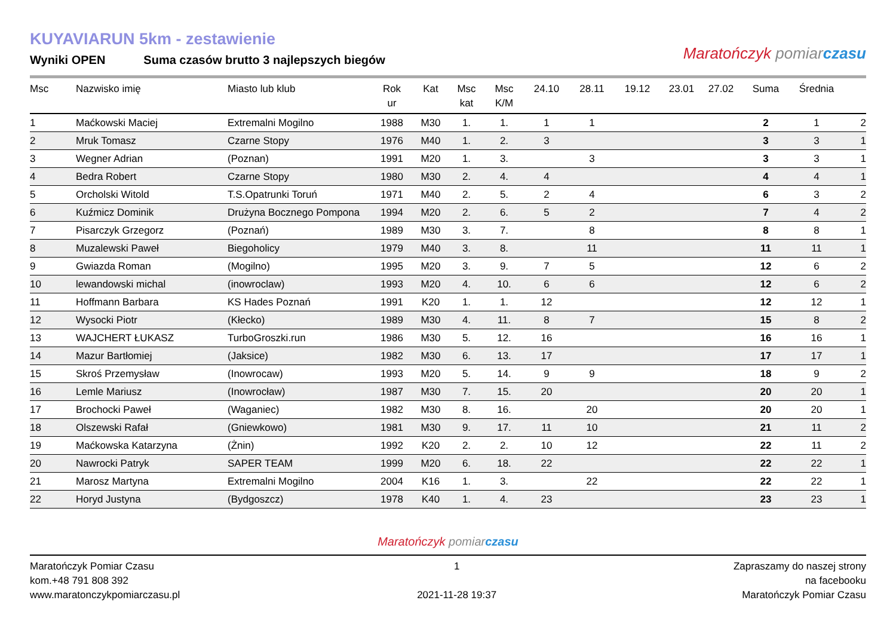KUYAVIARUN 5km - zestawienie
Wyniki OPEN Suma czasów brutto 3 najlepszych biegów
Maratończyk pomiar czasu
| Msc | Nazwisko imię | Miasto lub klub | Rok ur | Kat | Msc kat | Msc K/M | 24.10 | 28.11 | 19.12 | 23.01 | 27.02 | Suma | Średnia | |
| --- | --- | --- | --- | --- | --- | --- | --- | --- | --- | --- | --- | --- | --- | --- |
| 1 | Maćkowski Maciej | Extremalni Mogilno | 1988 | M30 | 1. | 1. | 1 | 1 | | | | 2 | 1 | 2 |
| 2 | Mruk Tomasz | Czarne Stopy | 1976 | M40 | 1. | 2. | 3 | | | | | 3 | 3 | 1 |
| 3 | Wegner Adrian | (Poznan) | 1991 | M20 | 1. | 3. | | 3 | | | | 3 | 3 | 1 |
| 4 | Bedra Robert | Czarne Stopy | 1980 | M30 | 2. | 4. | 4 | | | | | 4 | 4 | 1 |
| 5 | Orcholski Witold | T.S.Opatrunki Toruń | 1971 | M40 | 2. | 5. | 2 | 4 | | | | 6 | 3 | 2 |
| 6 | Kuźmicz Dominik | Drużyna Bocznego Pompona | 1994 | M20 | 2. | 6. | 5 | 2 | | | | 7 | 4 | 2 |
| 7 | Pisarczyk Grzegorz | (Poznań) | 1989 | M30 | 3. | 7. | | 8 | | | | 8 | 8 | 1 |
| 8 | Muzalewski Paweł | Biegoholicy | 1979 | M40 | 3. | 8. | | 11 | | | | 11 | 11 | 1 |
| 9 | Gwiazda Roman | (Mogilno) | 1995 | M20 | 3. | 9. | 7 | 5 | | | | 12 | 6 | 2 |
| 10 | lewandowski michal | (inowroclaw) | 1993 | M20 | 4. | 10. | 6 | 6 | | | | 12 | 6 | 2 |
| 11 | Hoffmann Barbara | KS Hades Poznań | 1991 | K20 | 1. | 1. | 12 | | | | | 12 | 12 | 1 |
| 12 | Wysocki Piotr | (Kłecko) | 1989 | M30 | 4. | 11. | 8 | 7 | | | | 15 | 8 | 2 |
| 13 | WAJCHERT ŁUKASZ | TurboGroszki.run | 1986 | M30 | 5. | 12. | 16 | | | | | 16 | 16 | 1 |
| 14 | Mazur Bartłomiej | (Jaksice) | 1982 | M30 | 6. | 13. | 17 | | | | | 17 | 17 | 1 |
| 15 | Skroś Przemysław | (Inowrocaw) | 1993 | M20 | 5. | 14. | 9 | 9 | | | | 18 | 9 | 2 |
| 16 | Lemle Mariusz | (Inowrocław) | 1987 | M30 | 7. | 15. | 20 | | | | | 20 | 20 | 1 |
| 17 | Brochocki Paweł | (Waganiec) | 1982 | M30 | 8. | 16. | | 20 | | | | 20 | 20 | 1 |
| 18 | Olszewski Rafał | (Gniewkowo) | 1981 | M30 | 9. | 17. | 11 | 10 | | | | 21 | 11 | 2 |
| 19 | Maćkowska Katarzyna | (Żnin) | 1992 | K20 | 2. | 2. | 10 | 12 | | | | 22 | 11 | 2 |
| 20 | Nawrocki Patryk | SAPER TEAM | 1999 | M20 | 6. | 18. | 22 | | | | | 22 | 22 | 1 |
| 21 | Marosz Martyna | Extremalni Mogilno | 2004 | K16 | 1. | 3. | | 22 | | | | 22 | 22 | 1 |
| 22 | Horyd Justyna | (Bydgoszcz) | 1978 | K40 | 1. | 4. | 23 | | | | | 23 | 23 | 1 |
Maratończyk pomiar czasu
Maratończyk Pomiar Czasu
kom.+48 791 808 392
www.maratonczykpomiarczasu.pl
1
2021-11-28 19:37
Zapraszamy do naszej strony
na facebooku
Maratończyk Pomiar Czasu